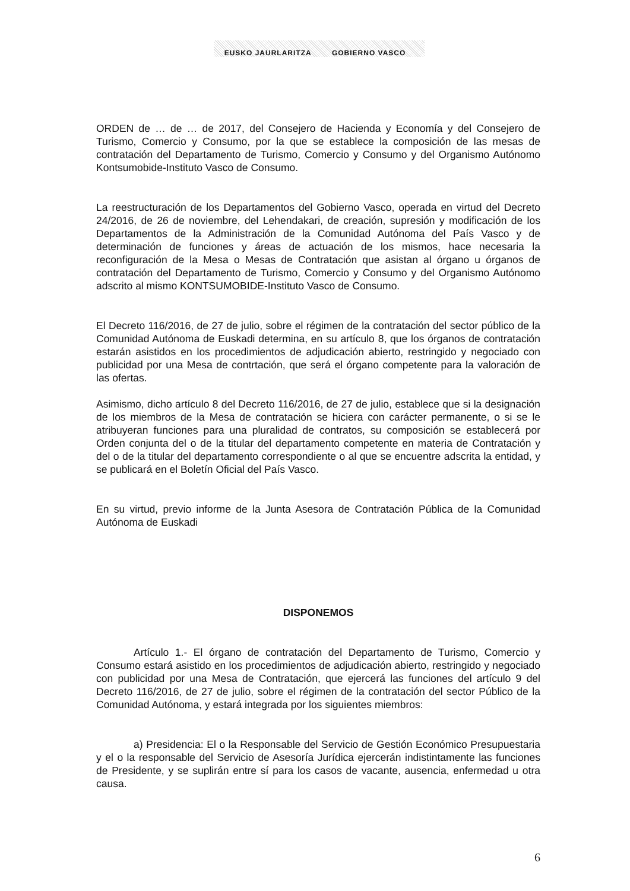EUSKO JAURLARITZA GOBIERNO VASCO
ORDEN de … de … de 2017, del Consejero de Hacienda y Economía y del Consejero de Turismo, Comercio y Consumo, por la que se establece la composición de las mesas de contratación del Departamento de Turismo, Comercio y Consumo y del Organismo Autónomo Kontsumobide-Instituto Vasco de Consumo.
La reestructuración de los Departamentos del Gobierno Vasco, operada en virtud del Decreto 24/2016, de 26 de noviembre, del Lehendakari, de creación, supresión y modificación de los Departamentos de la Administración de la Comunidad Autónoma del País Vasco y de determinación de funciones y áreas de actuación de los mismos, hace necesaria la reconfiguración de la Mesa o Mesas de Contratación que asistan al órgano u órganos de contratación del Departamento de Turismo, Comercio y Consumo y del Organismo Autónomo adscrito al mismo KONTSUMOBIDE-Instituto Vasco de Consumo.
El Decreto 116/2016, de 27 de julio, sobre el régimen de la contratación del sector público de la Comunidad Autónoma de Euskadi determina, en su artículo 8, que los órganos de contratación estarán asistidos en los procedimientos de adjudicación abierto, restringido y negociado con publicidad por una Mesa de contrtación, que será el órgano competente para la valoración de las ofertas.
Asimismo, dicho artículo 8 del Decreto 116/2016, de 27 de julio, establece que si la designación de los miembros de la Mesa de contratación se hiciera con carácter permanente, o si se le atribuyeran funciones para una pluralidad de contratos, su composición se establecerá por Orden conjunta del o de la titular del departamento competente en materia de Contratación y del o de la titular del departamento correspondiente o al que se encuentre adscrita la entidad, y se publicará en el Boletín Oficial del País Vasco.
En su virtud, previo informe de la Junta Asesora de Contratación Pública de la Comunidad Autónoma de Euskadi
DISPONEMOS
Artículo 1.- El órgano de contratación del Departamento de Turismo, Comercio y Consumo estará asistido en los procedimientos de adjudicación abierto, restringido y negociado con publicidad por una Mesa de Contratación, que ejercerá las funciones del artículo 9 del Decreto 116/2016, de 27 de julio, sobre el régimen de la contratación del sector Público de la Comunidad Autónoma, y estará integrada por los siguientes miembros:
a) Presidencia: El o la Responsable del Servicio de Gestión Económico Presupuestaria y el o la responsable del Servicio de Asesoría Jurídica ejercerán indistintamente las funciones de Presidente, y se suplirán entre sí para los casos de vacante, ausencia, enfermedad u otra causa.
6